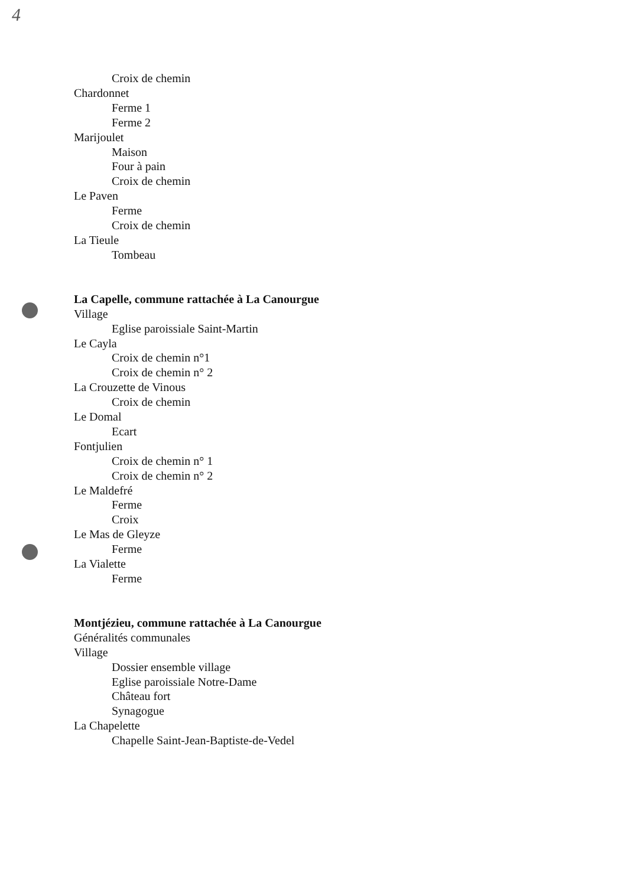4
Croix de chemin
Chardonnet
Ferme 1
Ferme 2
Marijoulet
Maison
Four à pain
Croix de chemin
Le Paven
Ferme
Croix de chemin
La Tieule
Tombeau
La Capelle, commune rattachée à La Canourgue
Village
Eglise paroissiale Saint-Martin
Le Cayla
Croix de chemin n°1
Croix de chemin n° 2
La Crouzette de Vinous
Croix de chemin
Le Domal
Ecart
Fontjulien
Croix de chemin n° 1
Croix de chemin n° 2
Le Maldefré
Ferme
Croix
Le Mas de Gleyze
Ferme
La Vialette
Ferme
Montjézieu, commune rattachée à La Canourgue
Généralités communales
Village
Dossier ensemble village
Eglise paroissiale Notre-Dame
Château fort
Synagogue
La Chapelette
Chapelle Saint-Jean-Baptiste-de-Vedel